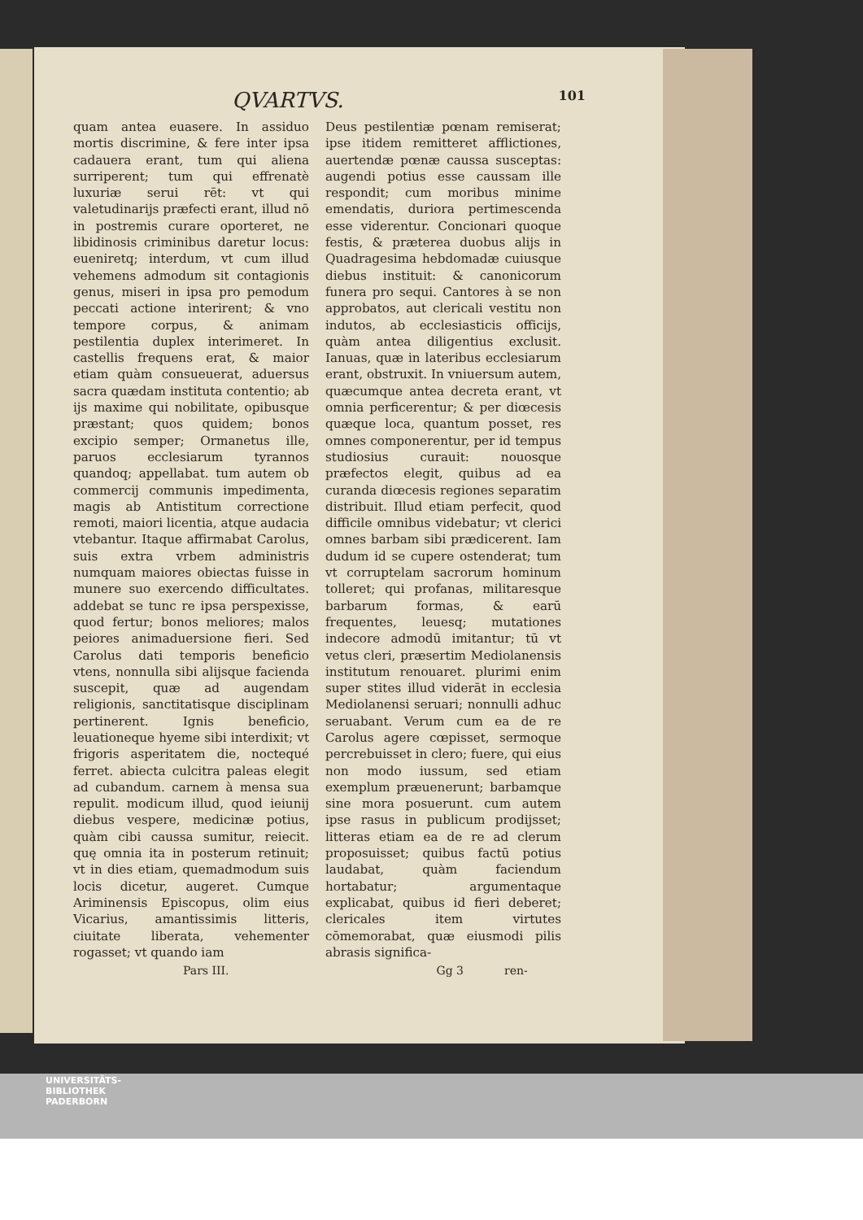QVARTVS. 101
quam antea euasere. In assiduo mortis discrimine, & fere inter ipsa cadauera erant, tum qui aliena surriperent; tum qui effrenatè luxuriæ serui rēt: vt qui valetudinarijs præfecti erant, illud nō in postremis curare oporteret, ne libidinosis criminibus daretur locus: eueniretq; interdum, vt cum illud vehemens admodum sit contagionis genus, miseri in ipsa pro pemodum peccati actione interirent; & vno tempore corpus, & animam pestilentia duplex interimeret. In castellis frequens erat, & maior etiam quàm consueuerat, aduersus sacra quædam instituta contentio; ab ijs maxime qui nobilitate, opibusque præstant; quos quidem; bonos excipio semper; Ormanetus ille, paruos ecclesiarum tyrannos quandoq; appellabat. tum autem ob commercij communis impedimenta, magis ab Antistitum correctione remoti, maiori licentia, atque audacia vtebantur. Itaque affirmabat Carolus, suis extra vrbem administris numquam maiores obiectas fuisse in munere suo exercendo difficultates. addebat se tunc re ipsa perspexisse, quod fertur; bonos meliores; malos peiores animaduersione fieri. Sed Carolus dati temporis beneficio vtens, nonnulla sibi alijsque facienda suscepit, quæ ad augendam religionis, sanctitatisque disciplinam pertinerent. Ignis beneficio, leuationeque hyeme sibi interdixit; vt frigoris asperitatem die, noctequé ferret. abiecta culcitra paleas elegit ad cubandum. carnem à mensa sua repulit. modicum illud, quod ieiunij diebus vespere, medicinæ potius, quàm cibi caussa sumitur, reiecit. quę omnia ita in posterum retinuit; vt in dies etiam, quemadmodum suis locis dicetur, augeret. Cumque Ariminensis Episcopus, olim eius Vicarius, amantissimis litteris, ciuitate liberata, vehementer rogasset; vt quando iam
Deus pestilentiæ pœnam remiserat; ipse itidem remitteret afflictiones, auertendæ pœnæ caussa susceptas: augendi potius esse caussam ille respondit; cum moribus minime emendatis, duriora pertimescenda esse viderentur. Concionari quoque festis, & præterea duobus alijs in Quadragesima hebdomadæ cuiusque diebus instituit: & canonicorum funera pro sequi. Cantores à se non approbatos, aut clericali vestitu non indutos, ab ecclesiasticis officijs, quàm antea diligentius exclusit. Ianuas, quæ in lateribus ecclesiarum erant, obstruxit. In vniuersum autem, quæcumque antea decreta erant, vt omnia perficerentur; & per diœcesis quæque loca, quantum posset, res omnes componerentur, per id tempus studiosius curauit: nouosque præfectos elegit, quibus ad ea curanda diœcesis regiones separatim distribuit. Illud etiam perfecit, quod difficile omnibus videbatur; vt clerici omnes barbam sibi prædicerent. Iam dudum id se cupere ostenderat; tum vt corruptelam sacrorum hominum tolleret; qui profanas, militaresque barbarum formas, & earū frequentes, leuesq; mutationes indecore admodū imitantur; tū vt vetus cleri, præsertim Mediolanensis institutum renouaret. plurimi enim super stites illud viderāt in ecclesia Mediolanensi seruari; nonnulli adhuc seruabant. Verum cum ea de re Carolus agere cœpisset, sermoque percrebuisset in clero; fuere, qui eius non modo iussum, sed etiam exemplum præuenerunt; barbamque sine mora posuerunt. cum autem ipse rasus in publicum prodijsset; litteras etiam ea de re ad clerum proposuisset; quibus factū potius laudabat, quàm faciendum hortabatur; argumentaque explicabat, quibus id fieri deberet; clericales item virtutes cōmemorabat, quæ eiusmodi pilis abrasis significa-
Pars III. Gg 3 ren-
UNIVERSITÄTS-
BIBLIOTHEK
PADERBORN